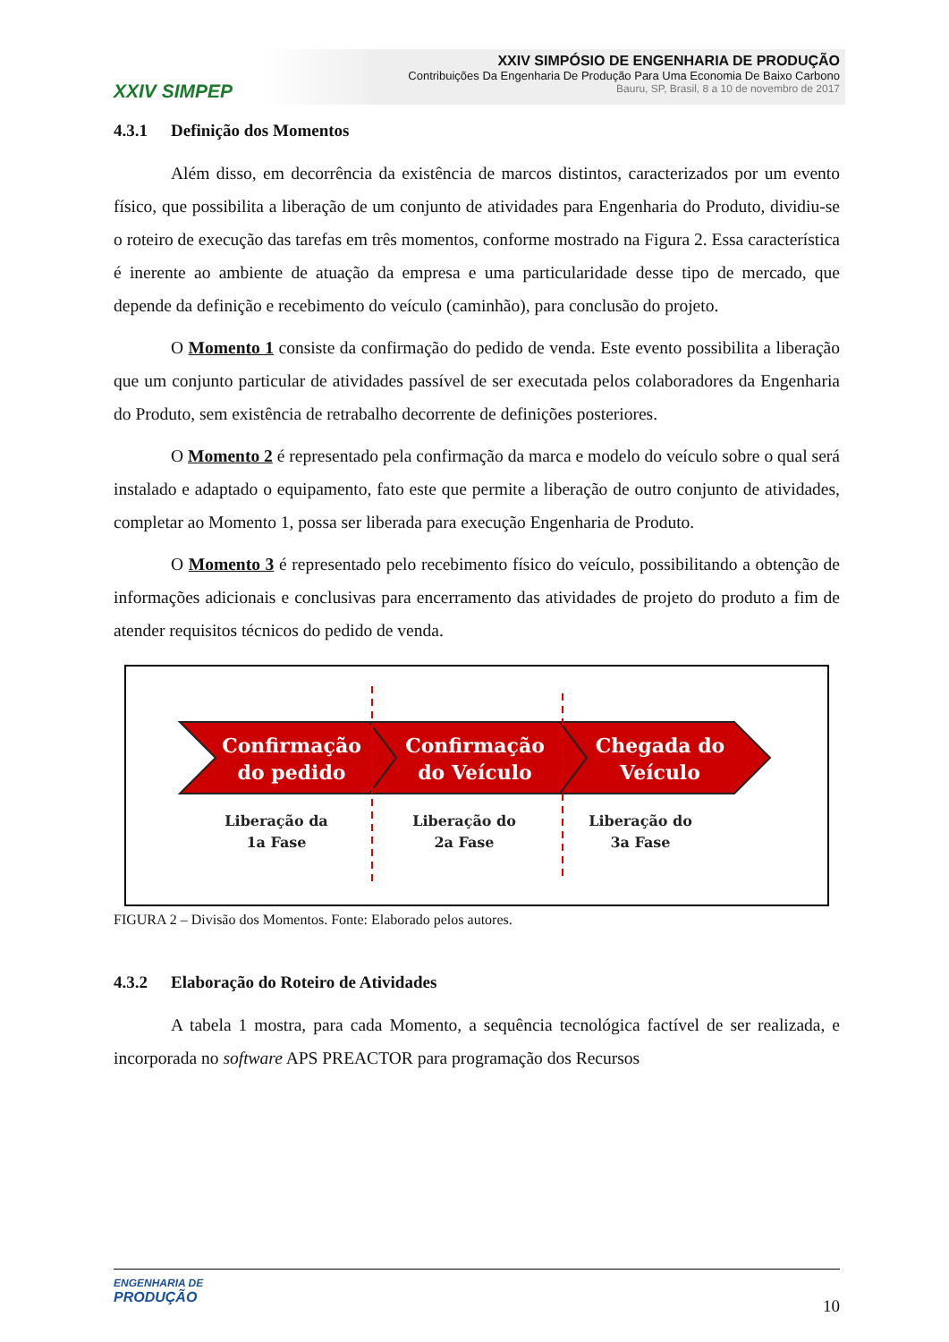XXIV SIMPEP
XXIV SIMPÓSIO DE ENGENHARIA DE PRODUÇÃO
Contribuições Da Engenharia De Produção Para Uma Economia De Baixo Carbono
Bauru, SP, Brasil, 8 a 10 de novembro de 2017
4.3.1 Definição dos Momentos
Além disso, em decorrência da existência de marcos distintos, caracterizados por um evento físico, que possibilita a liberação de um conjunto de atividades para Engenharia do Produto, dividiu-se o roteiro de execução das tarefas em três momentos, conforme mostrado na Figura 2. Essa característica é inerente ao ambiente de atuação da empresa e uma particularidade desse tipo de mercado, que depende da definição e recebimento do veículo (caminhão), para conclusão do projeto.
O Momento 1 consiste da confirmação do pedido de venda. Este evento possibilita a liberação que um conjunto particular de atividades passível de ser executada pelos colaboradores da Engenharia do Produto, sem existência de retrabalho decorrente de definições posteriores.
O Momento 2 é representado pela confirmação da marca e modelo do veículo sobre o qual será instalado e adaptado o equipamento, fato este que permite a liberação de outro conjunto de atividades, completar ao Momento 1, possa ser liberada para execução Engenharia de Produto.
O Momento 3 é representado pelo recebimento físico do veículo, possibilitando a obtenção de informações adicionais e conclusivas para encerramento das atividades de projeto do produto a fim de atender requisitos técnicos do pedido de venda.
Confirmação
do pedido
Confirmação
do Veículo
Chegada do
Veículo
Liberação da
1a Fase
Liberação do
2a Fase
Liberação do
3a Fase
FIGURA 2 – Divisão dos Momentos. Fonte: Elaborado pelos autores.
4.3.2 Elaboração do Roteiro de Atividades
A tabela 1 mostra, para cada Momento, a sequência tecnológica factível de ser realizada, e incorporada no software APS PREACTOR para programação dos Recursos
ENGENHARIA DE
PRODUÇÃO
10